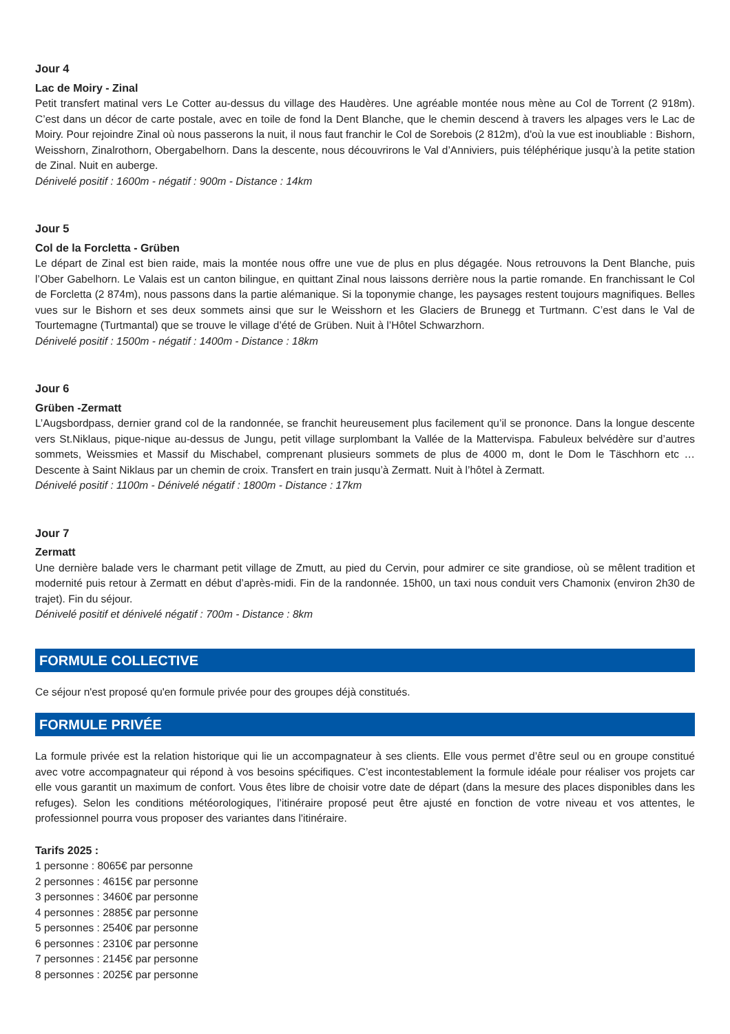Jour 4
Lac de Moiry - Zinal
Petit transfert matinal vers Le Cotter au-dessus du village des Haudères. Une agréable montée nous mène au Col de Torrent (2 918m). C’est dans un décor de carte postale, avec en toile de fond la Dent Blanche, que le chemin descend à travers les alpages vers le Lac de Moiry. Pour rejoindre Zinal où nous passerons la nuit, il nous faut franchir le Col de Sorebois (2 812m), d'où la vue est inoubliable : Bishorn, Weisshorn, Zinalrothorn, Obergabelhorn. Dans la descente, nous découvrirons le Val d’Anniviers, puis téléphérique jusqu’à la petite station de Zinal. Nuit en auberge.
Dénivelé positif : 1600m - négatif : 900m - Distance : 14km
Jour 5
Col de la Forcletta - Grüben
Le départ de Zinal est bien raide, mais la montée nous offre une vue de plus en plus dégagée. Nous retrouvons la Dent Blanche, puis l’Ober Gabelhorn. Le Valais est un canton bilingue, en quittant Zinal nous laissons derrière nous la partie romande. En franchissant le Col de Forcletta (2 874m), nous passons dans la partie alémanique. Si la toponymie change, les paysages restent toujours magnifiques. Belles vues sur le Bishorn et ses deux sommets ainsi que sur le Weisshorn et les Glaciers de Brunegg et Turtmann. C’est dans le Val de Tourtemagne (Turtmantal) que se trouve le village d’été de Grüben. Nuit à l’Hôtel Schwarzhorn.
Dénivelé positif : 1500m - négatif : 1400m - Distance : 18km
Jour 6
Grüben -Zermatt
L’Augsbordpass, dernier grand col de la randonnée, se franchit heureusement plus facilement qu’il se prononce. Dans la longue descente vers St.Niklaus, pique-nique au-dessus de Jungu, petit village surplombant la Vallée de la Mattervispa. Fabuleux belvédère sur d’autres sommets, Weissmies et Massif du Mischabel, comprenant plusieurs sommets de plus de 4000 m, dont le Dom le Täschhorn etc … Descente à Saint Niklaus par un chemin de croix. Transfert en train jusqu’à Zermatt. Nuit à l’hôtel à Zermatt.
Dénivelé positif : 1100m - Dénivelé négatif : 1800m - Distance : 17km
Jour 7
Zermatt
Une dernière balade vers le charmant petit village de Zmutt, au pied du Cervin, pour admirer ce site grandiose, où se mêlent tradition et modernité puis retour à Zermatt en début d’après-midi. Fin de la randonnée. 15h00, un taxi nous conduit vers Chamonix (environ 2h30 de trajet). Fin du séjour.
Dénivelé positif et dénivelé négatif : 700m - Distance : 8km
FORMULE COLLECTIVE
Ce séjour n'est proposé qu'en formule privée pour des groupes déjà constitués.
FORMULE PRIVÉE
La formule privée est la relation historique qui lie un accompagnateur à ses clients. Elle vous permet d’être seul ou en groupe constitué avec votre accompagnateur qui répond à vos besoins spécifiques. C’est incontestablement la formule idéale pour réaliser vos projets car elle vous garantit un maximum de confort. Vous êtes libre de choisir votre date de départ (dans la mesure des places disponibles dans les refuges). Selon les conditions météorologiques, l’itinéraire proposé peut être ajusté en fonction de votre niveau et vos attentes, le professionnel pourra vous proposer des variantes dans l'itinéraire.
Tarifs 2025 :
1 personne : 8065€ par personne
2 personnes : 4615€ par personne
3 personnes : 3460€ par personne
4 personnes : 2885€ par personne
5 personnes : 2540€ par personne
6 personnes : 2310€ par personne
7 personnes : 2145€ par personne
8 personnes : 2025€ par personne